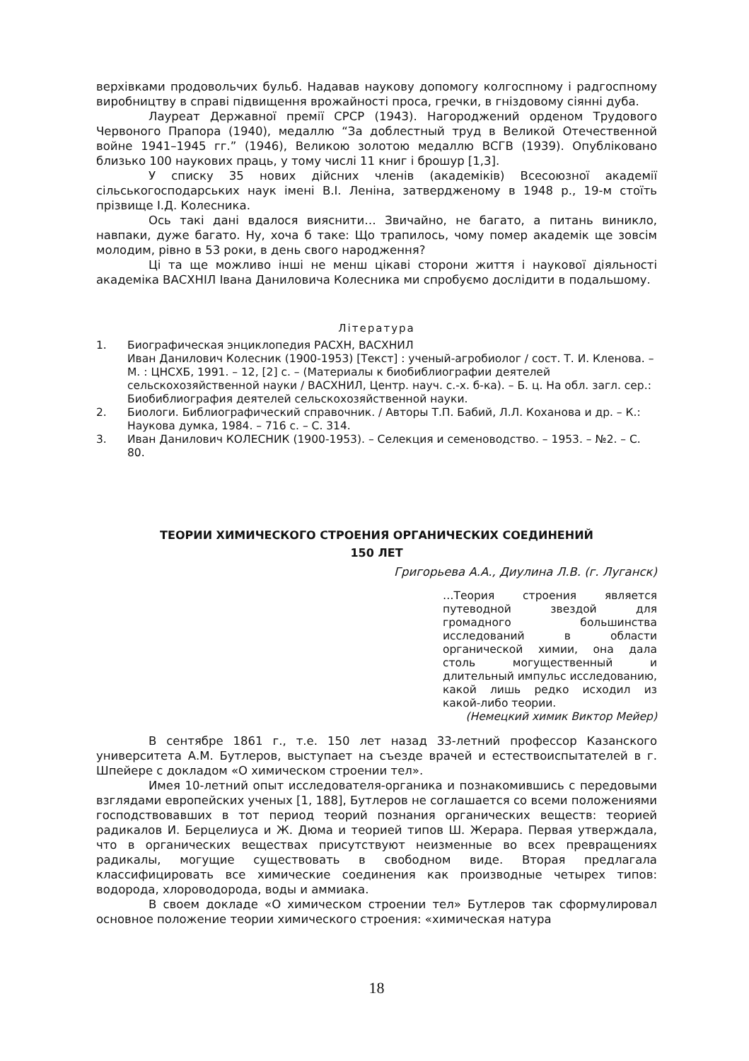верхівками продовольчих бульб. Надавав наукову допомогу колгоспному і радгоспному виробництву в справі підвищення врожайності проса, гречки, в гніздовому сіянні дуба.
Лауреат Державної премії СРСР (1943). Нагороджений орденом Трудового Червоного Прапора (1940), медаллю “За доблестный труд в Великой Отечественной войне 1941–1945 гг.” (1946), Великою золотою медаллю ВСГВ (1939). Опубліковано близько 100 наукових праць, у тому числі 11 книг і брошур [1,3].
У списку 35 нових дійсних членів (академіків) Всесоюзної академії сільськогосподарських наук імені В.І. Леніна, затвердженому в 1948 р., 19-м стоїть прізвище І.Д. Колесника.
Ось такі дані вдалося вияснити… Звичайно, не багато, а питань виникло, навпаки, дуже багато. Ну, хоча б таке: Що трапилось, чому помер академік ще зовсім молодим, рівно в 53 роки, в день свого народження?
Ці та ще можливо інші не менш цікаві сторони життя і наукової діяльності академіка ВАСХНІЛ Івана Даниловича Колесника ми спробуємо дослідити в подальшому.
Література
1. Биографическая энциклопедия РАСХН, ВАСХНИЛ
Иван Данилович Колесник (1900-1953) [Текст] : ученый-агробиолог / сост. Т. И. Кленова. – М. : ЦНСХБ, 1991. – 12, [2] с. – (Материалы к биобиблиографии деятелей сельскохозяйственной науки / ВАСХНИЛ, Центр. науч. с.-х. б-ка). – Б. ц. На обл. загл. сер.: Биобиблиография деятелей сельскохозяйственной науки.
2. Биологи. Библиографический справочник. / Авторы Т.П. Бабий, Л.Л. Коханова и др. – К.: Наукова думка, 1984. – 716 с. – С. 314.
3. Иван Данилович КОЛЕСНИК (1900-1953). – Селекция и семеноводство. – 1953. – №2. – С. 80.
ТЕОРИИ ХИМИЧЕСКОГО СТРОЕНИЯ ОРГАНИЧЕСКИХ СОЕДИНЕНИЙ
150 ЛЕТ
Григорьева А.А., Диулина Л.В. (г. Луганск)
…Теория строения является путеводной звездой для громадного большинства исследований в области органической химии, она дала столь могущественный и длительный импульс исследованию, какой лишь редко исходил из какой-либо теории.
(Немецкий химик Виктор Мейер)
В сентябре 1861 г., т.е. 150 лет назад 33-летний профессор Казанского университета А.М. Бутлеров, выступает на съезде врачей и естествоиспытателей в г. Шпейере с докладом «О химическом строении тел».
Имея 10-летний опыт исследователя-органика и познакомившись с передовыми взглядами европейских ученых [1, 188], Бутлеров не соглашается со всеми положениями господствовавших в тот период теорий познания органических веществ: теорией радикалов И. Берцелиуса и Ж. Дюма и теорией типов Ш. Жерара. Первая утверждала, что в органических веществах присутствуют неизменные во всех превращениях радикалы, могущие существовать в свободном виде. Вторая предлагала классифицировать все химические соединения как производные четырех типов: водорода, хлороводорода, воды и аммиака.
В своем докладе «О химическом строении тел» Бутлеров так сформулировал основное положение теории химического строения: «химическая натура
18